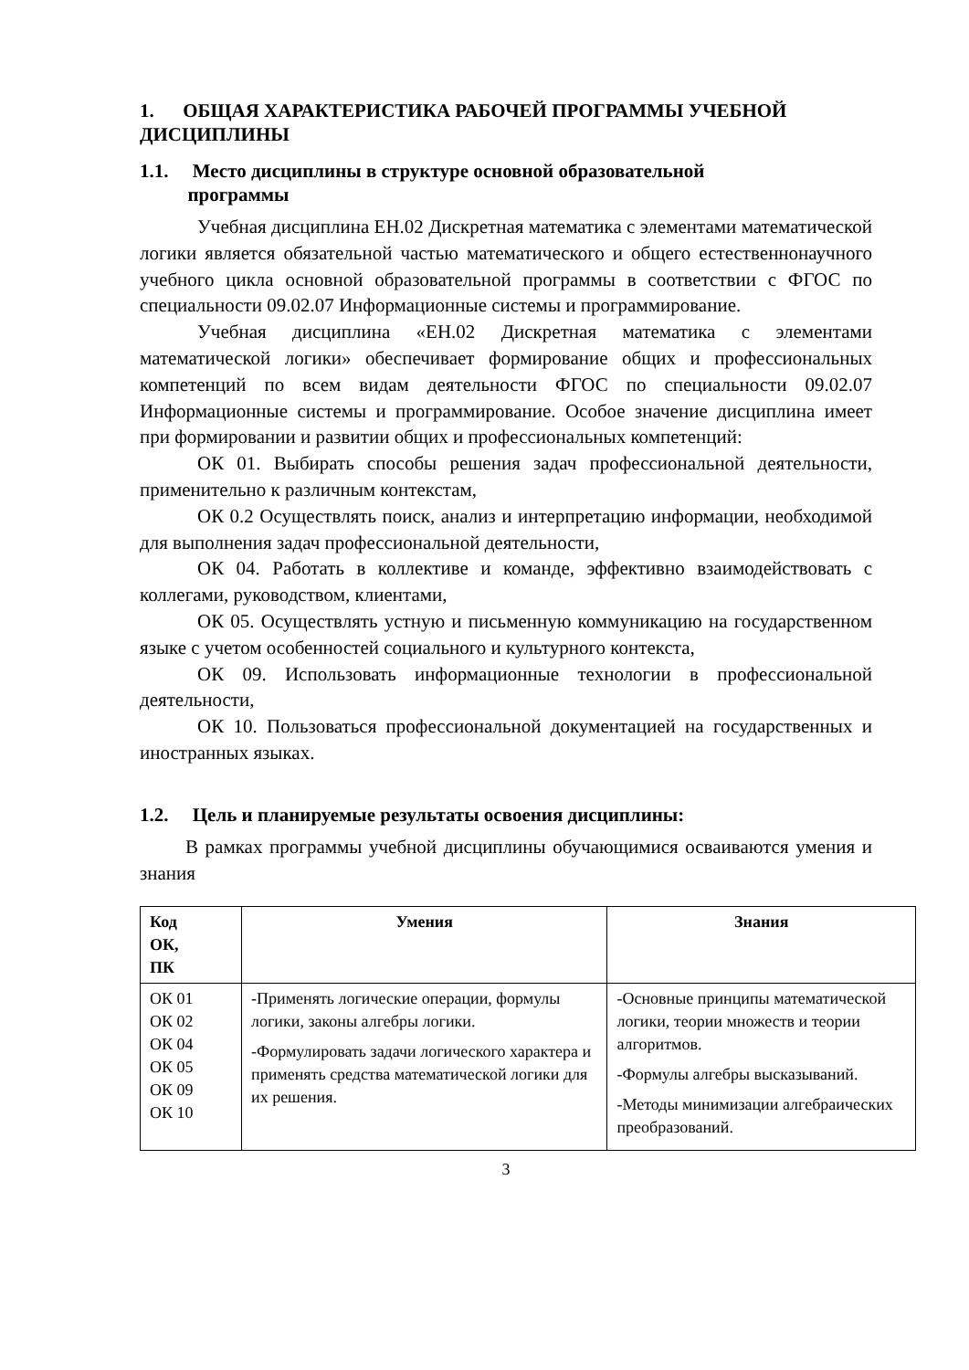1. ОБЩАЯ ХАРАКТЕРИСТИКА РАБОЧЕЙ ПРОГРАММЫ УЧЕБНОЙ ДИСЦИПЛИНЫ
1.1. Место дисциплины в структуре основной образовательной
программы
Учебная дисциплина ЕН.02 Дискретная математика с элементами математической логики является обязательной частью математического и общего естественнонаучного учебного цикла основной образовательной программы в соответствии с ФГОС по специальности 09.02.07 Информационные системы и программирование.
Учебная дисциплина «ЕН.02 Дискретная математика с элементами математической логики» обеспечивает формирование общих и профессиональных компетенций по всем видам деятельности ФГОС по специальности 09.02.07 Информационные системы и программирование. Особое значение дисциплина имеет при формировании и развитии общих и профессиональных компетенций:
ОК 01. Выбирать способы решения задач профессиональной деятельности, применительно к различным контекстам,
ОК 0.2 Осуществлять поиск, анализ и интерпретацию информации, необходимой для выполнения задач профессиональной деятельности,
ОК 04. Работать в коллективе и команде, эффективно взаимодействовать с коллегами, руководством, клиентами,
ОК 05. Осуществлять устную и письменную коммуникацию на государственном языке с учетом особенностей социального и культурного контекста,
ОК 09. Использовать информационные технологии в профессиональной деятельности,
ОК 10. Пользоваться профессиональной документацией на государственных и иностранных языках.
1.2. Цель и планируемые результаты освоения дисциплины:
В рамках программы учебной дисциплины обучающимися осваиваются умения и знания
| Код ОК, ПК | Умения | Знания |
| --- | --- | --- |
| ОК 01 ОК 02 ОК 04 ОК 05 ОК 09 ОК 10 | -Применять логические операции, формулы логики, законы алгебры логики. -Формулировать задачи логического характера и применять средства математической логики для их решения. | -Основные принципы математической логики, теории множеств и теории алгоритмов. -Формулы алгебры высказываний. -Методы минимизации алгебраических преобразований. |
3